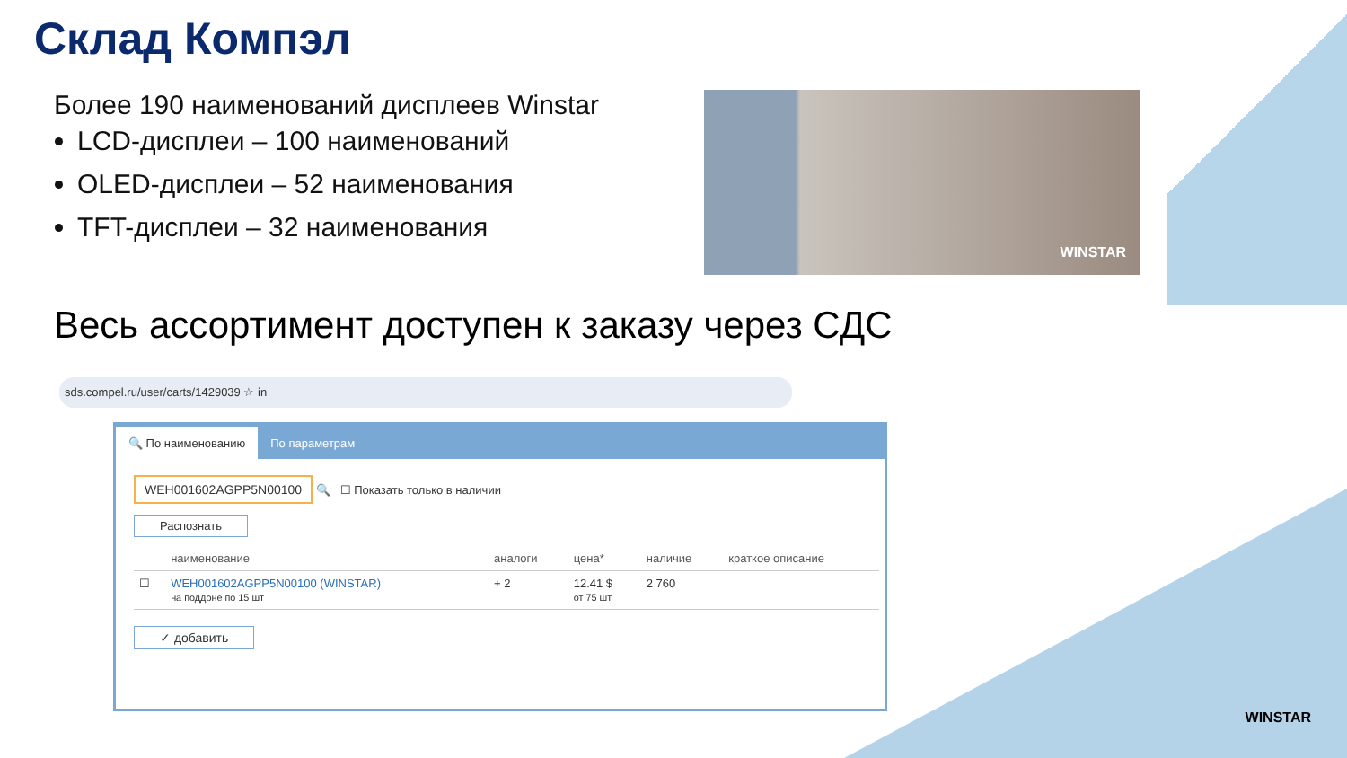Склад Компэл
Более 190 наименований дисплеев Winstar
LCD-дисплеи – 100 наименований
OLED-дисплеи – 52 наименования
TFT-дисплеи – 32 наименования
WINSTAR
Весь ассортимент доступен к заказу через СДС
sds.compel.ru/user/carts/1429039 ☆ in
🔍 По наименованию
По параметрам
WEH001602AGPP5N00100 🔍 ☐ Показать только в наличии
Распознать
| | наименование | аналоги | цена* | наличие | краткое описание |
| --- | --- | --- | --- | --- | --- |
| ☐ | WEH001602AGPP5N00100 (WINSTAR) на поддоне по 15 шт | + 2 | 12.41 $ от 75 шт | 2 760 | |
✓ добавить
WINSTAR